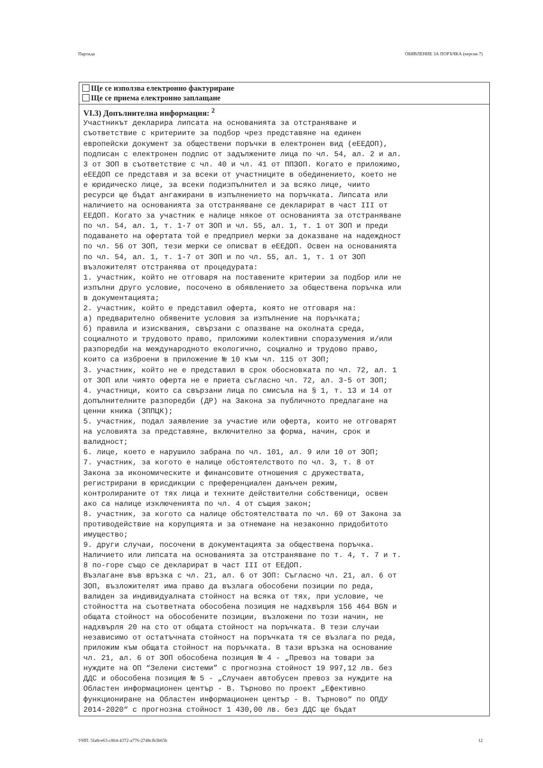Партида ОБЯВЛЕНИЕ ЗА ПОРЪЧКА (версия 7)
Ще се използва електронно фактуриране
Ще се приема електронно заплащане
VI.3) Допълнителна информация: <sup>2</sup>
Участникът декларира липсата на основанията за отстраняване и съответствие с критериите за подбор чрез представяне на единен европейски документ за обществени поръчки в електронен вид (еЕЕДОП), подписан с електронен подпис от задължените лица по чл. 54, ал. 2 и ал. 3 от ЗОП в съответствие с чл. 40 и чл. 41 от ППЗОП. Когато е приложимо, еЕЕДОП се представя и за всеки от участниците в обединението, което не е юридическо лице, за всеки подизпълнител и за всяко лице, чиито ресурси ще бъдат ангажирани в изпълнението на поръчката. Липсата или наличието на основанията за отстраняване се декларират в част III от ЕЕДОП. Когато за участник е налице някое от основанията за отстраняване по чл. 54, ал. 1, т. 1-7 от ЗОП и чл. 55, ал. 1, т. 1 от ЗОП и преди подаването на офертата той е предприел мерки за доказване на надеждност по чл. 56 от ЗОП, тези мерки се описват в еЕЕДОП. Освен на основанията по чл. 54, ал. 1, т. 1-7 от ЗОП и по чл. 55, ал. 1, т. 1 от ЗОП възложителят отстранява от процедурата: 1. участник, който не отговаря на поставените критерии за подбор или не изпълни друго условие, посочено в обявлението за обществена поръчка или в документацията; 2. участник, който е представил оферта, която не отговаря на: а) предварително обявените условия за изпълнение на поръчката; б) правила и изисквания, свързани с опазване на околната среда, социалното и трудовото право, приложими колективни споразумения и/или разпоредби на международното екологично, социално и трудово право, които са изброени в приложение № 10 към чл. 115 от ЗОП; 3. участник, който не е представил в срок обосновката по чл. 72, ал. 1 от ЗОП или чиято оферта не е приета съгласно чл. 72, ал. 3-5 от ЗОП; 4. участници, които са свързани лица по смисъла на § 1, т. 13 и 14 от допълнителните разпоредби (ДР) на Закона за публичното предлагане на ценни книжа (ЗППЦК); 5. участник, подал заявление за участие или оферта, които не отговарят на условията за представяне, включително за форма, начин, срок и валидност; 6. лице, което е нарушило забрана по чл. 101, ал. 9 или 10 от ЗОП; 7. участник, за когото е налице обстоятелството по чл. 3, т. 8 от Закона за икономическите и финансовите отношения с дружествата, регистрирани в юрисдикции с преференциален данъчен режим, контролираните от тях лица и техните действителни собственици, освен ако са налице изключенията по чл. 4 от същия закон; 8. участник, за когото са налице обстоятелствата по чл. 69 от Закона за противодействие на корупцията и за отнемане на незаконно придобитото имущество; 9. други случаи, посочени в документацията за обществена поръчка. Наличието или липсата на основанията за отстраняване по т. 4, т. 7 и т. 8 по-горе също се декларират в част III от ЕЕДОП. Възлагане във връзка с чл. 21, ал. 6 от ЗОП: Съгласно чл. 21, ал. 6 от ЗОП, възложителят има право да възлага обособени позиции по реда, валиден за индивидуалната стойност на всяка от тях, при условие, че стойността на съответната обособена позиция не надхвърля 156 464 BGN и общата стойност на обособените позиции, възложени по този начин, не надхвърля 20 на сто от общата стойност на поръчката. В тези случаи независимо от остатъчната стойност на поръчката тя се възлага по реда, приложим към общата стойност на поръчката. В тази връзка на основание чл. 21, ал. 6 от ЗОП обособена позиция № 4 - „Превоз на товари за нуждите на ОП “Зелени системи” с прогнозна стойност 19 997,12 лв. без ДДС и обособена позиция № 5 - „Случаен автобусен превоз за нуждите на Областен информационен център - В. Търново по проект „Ефективно функциониране на Областен информационен център - В. Търново“ по ОПДУ 2014-2020“ с прогнозна стойност 1 430,00 лв. без ДДС ще бъдат
УНП: 5fa8ce63-c864-4372-a776-2748cfb3b65b 12